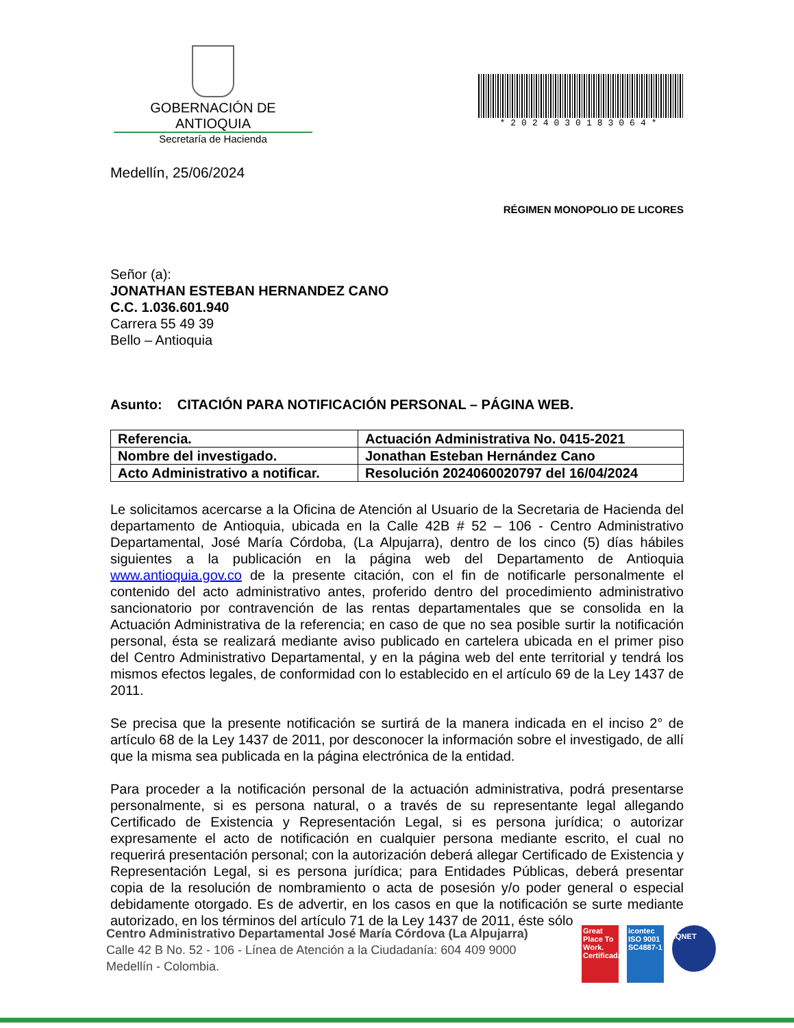GOBERNACIÓN DE ANTIOQUIA
Secretaría de Hacienda
*202403018306​4*
Medellín, 25/06/2024
RÉGIMEN MONOPOLIO DE LICORES
Señor (a):
JONATHAN ESTEBAN HERNANDEZ CANO
C.C. 1.036.601.940
Carrera 55 49 39
Bello – Antioquia
Asunto: CITACIÓN PARA NOTIFICACIÓN PERSONAL – PÁGINA WEB.
| Referencia. | Actuación Administrativa No. 0415-2021 |
| Nombre del investigado. | Jonathan Esteban Hernández Cano |
| Acto Administrativo a notificar. | Resolución 2024060020797 del 16/04/2024 |
Le solicitamos acercarse a la Oficina de Atención al Usuario de la Secretaria de Hacienda del departamento de Antioquia, ubicada en la Calle 42B # 52 – 106 - Centro Administrativo Departamental, José María Córdoba, (La Alpujarra), dentro de los cinco (5) días hábiles siguientes a la publicación en la página web del Departamento de Antioquia www.antioquia.gov.co de la presente citación, con el fin de notificarle personalmente el contenido del acto administrativo antes, proferido dentro del procedimiento administrativo sancionatorio por contravención de las rentas departamentales que se consolida en la Actuación Administrativa de la referencia; en caso de que no sea posible surtir la notificación personal, ésta se realizará mediante aviso publicado en cartelera ubicada en el primer piso del Centro Administrativo Departamental, y en la página web del ente territorial y tendrá los mismos efectos legales, de conformidad con lo establecido en el artículo 69 de la Ley 1437 de 2011.
Se precisa que la presente notificación se surtirá de la manera indicada en el inciso 2° de artículo 68 de la Ley 1437 de 2011, por desconocer la información sobre el investigado, de allí que la misma sea publicada en la página electrónica de la entidad.
Para proceder a la notificación personal de la actuación administrativa, podrá presentarse personalmente, si es persona natural, o a través de su representante legal allegando Certificado de Existencia y Representación Legal, si es persona jurídica; o autorizar expresamente el acto de notificación en cualquier persona mediante escrito, el cual no requerirá presentación personal; con la autorización deberá allegar Certificado de Existencia y Representación Legal, si es persona jurídica; para Entidades Públicas, deberá presentar copia de la resolución de nombramiento o acta de posesión y/o poder general o especial debidamente otorgado. Es de advertir, en los casos en que la notificación se surte mediante autorizado, en los términos del artículo 71 de la Ley 1437 de 2011, éste sólo
Centro Administrativo Departamental José María Córdova (La Alpujarra)
Calle 42 B No. 52 - 106 - Línea de Atención a la Ciudadanía: 604 409 9000
Medellín - Colombia.
Great Place To Work. Certificada
icontec ISO 9001
SC4887-1
IQNET